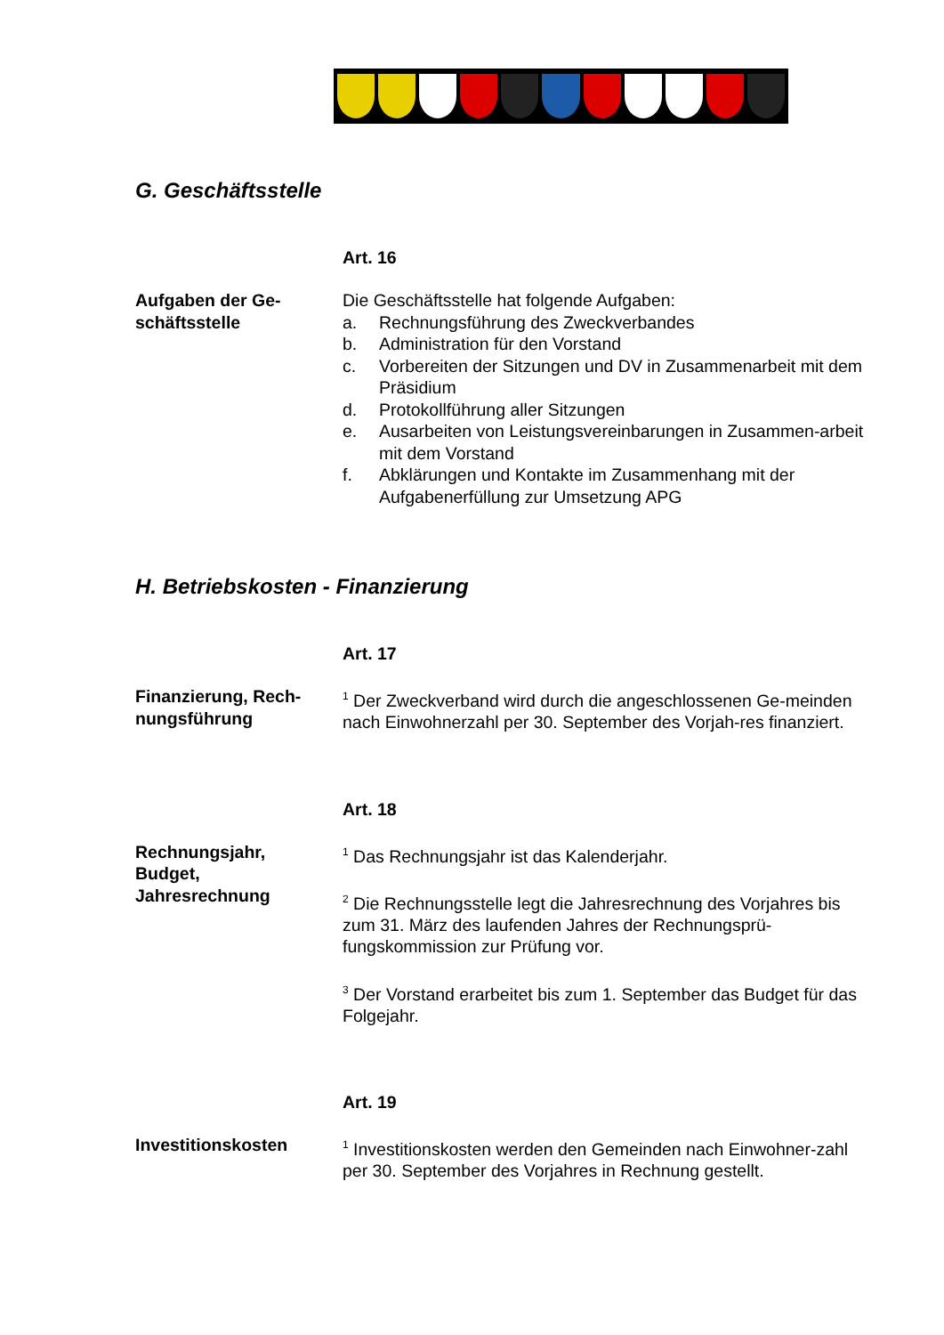G. Geschäftsstelle
Art. 16
Aufgaben der Ge-
schäftsstelle
Die Geschäftsstelle hat folgende Aufgaben:
a. Rechnungsführung des Zweckverbandes
b. Administration für den Vorstand
c. Vorbereiten der Sitzungen und DV in Zusammenarbeit mit dem Präsidium
d. Protokollführung aller Sitzungen
e. Ausarbeiten von Leistungsvereinbarungen in Zusammen-arbeit mit dem Vorstand
f. Abklärungen und Kontakte im Zusammenhang mit der Aufgabenerfüllung zur Umsetzung APG
H. Betriebskosten - Finanzierung
Art. 17
Finanzierung, Rech-
nungsführung
<sup>1</sup> Der Zweckverband wird durch die angeschlossenen Ge-meinden nach Einwohnerzahl per 30. September des Vorjah-res finanziert.
Art. 18
Rechnungsjahr,
Budget,
Jahresrechnung
<sup>1</sup> Das Rechnungsjahr ist das Kalenderjahr.
<sup>2</sup> Die Rechnungsstelle legt die Jahresrechnung des Vorjahres bis zum 31. März des laufenden Jahres der Rechnungsprü-fungskommission zur Prüfung vor.
<sup>3</sup> Der Vorstand erarbeitet bis zum 1. September das Budget für das Folgejahr.
Art. 19
Investitionskosten
<sup>1</sup> Investitionskosten werden den Gemeinden nach Einwohner-zahl per 30. September des Vorjahres in Rechnung gestellt.